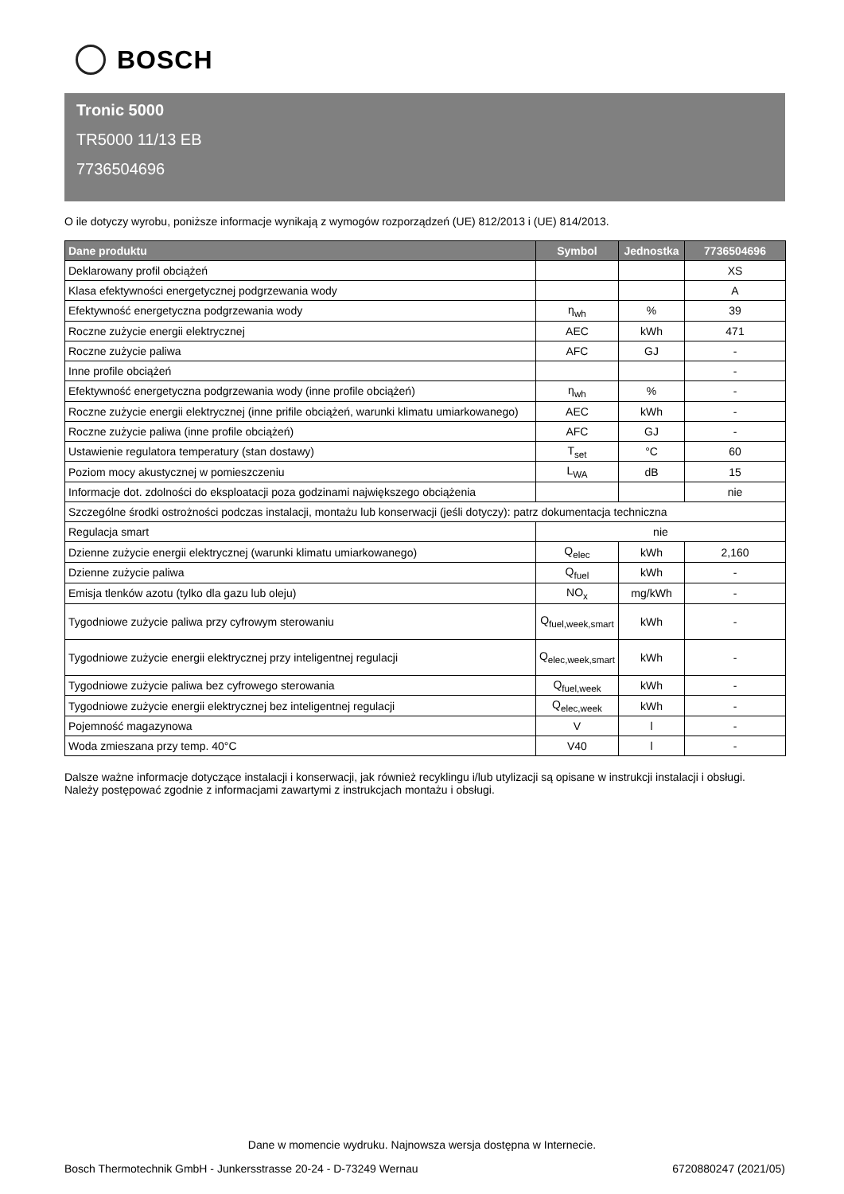BOSCH
Tronic 5000
TR5000 11/13 EB
7736504696
O ile dotyczy wyrobu, poniższe informacje wynikają z wymogów rozporządzeń (UE) 812/2013 i (UE) 814/2013.
| Dane produktu | Symbol | Jednostka | 7736504696 |
| --- | --- | --- | --- |
| Deklarowany profil obciążeń | | | XS |
| Klasa efektywności energetycznej podgrzewania wody | | | A |
| Efektywność energetyczna podgrzewania wody | η<sub>wh</sub> | % | 39 |
| Roczne zużycie energii elektrycznej | AEC | kWh | 471 |
| Roczne zużycie paliwa | AFC | GJ | - |
| Inne profile obciążeń | | | - |
| Efektywność energetyczna podgrzewania wody (inne profile obciążeń) | η<sub>wh</sub> | % | - |
| Roczne zużycie energii elektrycznej (inne prifile obciążeń, warunki klimatu umiarkowanego) | AEC | kWh | - |
| Roczne zużycie paliwa (inne profile obciążeń) | AFC | GJ | - |
| Ustawienie regulatora temperatury (stan dostawy) | T<sub>set</sub> | °C | 60 |
| Poziom mocy akustycznej w pomieszczeniu | L<sub>WA</sub> | dB | 15 |
| Informacje dot. zdolności do eksploatacji poza godzinami największego obciążenia | | | nie |
| Szczególne środki ostrożności podczas instalacji, montażu lub konserwacji (jeśli dotyczy): patrz dokumentacja techniczna | | | |
| Regulacja smart | nie | | |
| Dzienne zużycie energii elektrycznej (warunki klimatu umiarkowanego) | Q<sub>elec</sub> | kWh | 2,160 |
| Dzienne zużycie paliwa | Q<sub>fuel</sub> | kWh | - |
| Emisja tlenków azotu (tylko dla gazu lub oleju) | NO<sub>x</sub> | mg/kWh | - |
| Tygodniowe zużycie paliwa przy cyfrowym sterowaniu | Q<sub>fuel,week,smart</sub> | kWh | - |
| Tygodniowe zużycie energii elektrycznej przy inteligentnej regulacji | Q<sub>elec,week,smart</sub> | kWh | - |
| Tygodniowe zużycie paliwa bez cyfrowego sterowania | Q<sub>fuel,week</sub> | kWh | - |
| Tygodniowe zużycie energii elektrycznej bez inteligentnej regulacji | Q<sub>elec,week</sub> | kWh | - |
| Pojemność magazynowa | V | l | - |
| Woda zmieszana przy temp. 40°C | V40 | l | - |
Dalsze ważne informacje dotyczące instalacji i konserwacji, jak również recyklingu i/lub utylizacji są opisane w instrukcji instalacji i obsługi. Należy postępować zgodnie z informacjami zawartymi z instrukcjach montażu i obsługi.
Dane w momencie wydruku. Najnowsza wersja dostępna w Internecie.
Bosch Thermotechnik GmbH - Junkersstrasse 20-24 - D-73249 Wernau 6720880247 (2021/05)